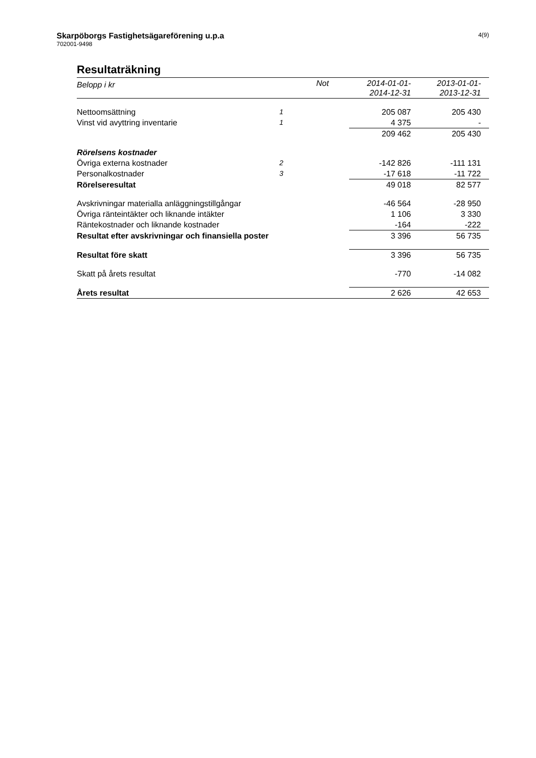Skarpöborgs Fastighetsägareförening u.p.a
702001-9498
4(9)
Resultaträkning
| Belopp i kr | Not | 2014-01-01- 2014-12-31 | 2013-01-01- 2013-12-31 |
| --- | --- | --- | --- |
| Nettoomsättning | 1 | 205 087 | 205 430 |
| Vinst vid avyttring inventarie | 1 | 4 375 | - |
| | | 209 462 | 205 430 |
| Rörelsens kostnader | | | |
| Övriga externa kostnader | 2 | -142 826 | -111 131 |
| Personalkostnader | 3 | -17 618 | -11 722 |
| Rörelseresultat | | 49 018 | 82 577 |
| Avskrivningar materialla anläggningstillgångar | | -46 564 | -28 950 |
| Övriga ränteintäkter och liknande intäkter | | 1 106 | 3 330 |
| Räntekostnader och liknande kostnader | | -164 | -222 |
| Resultat efter avskrivningar och finansiella poster | | 3 396 | 56 735 |
| Resultat före skatt | | 3 396 | 56 735 |
| Skatt på årets resultat | | -770 | -14 082 |
| Årets resultat | | 2 626 | 42 653 |